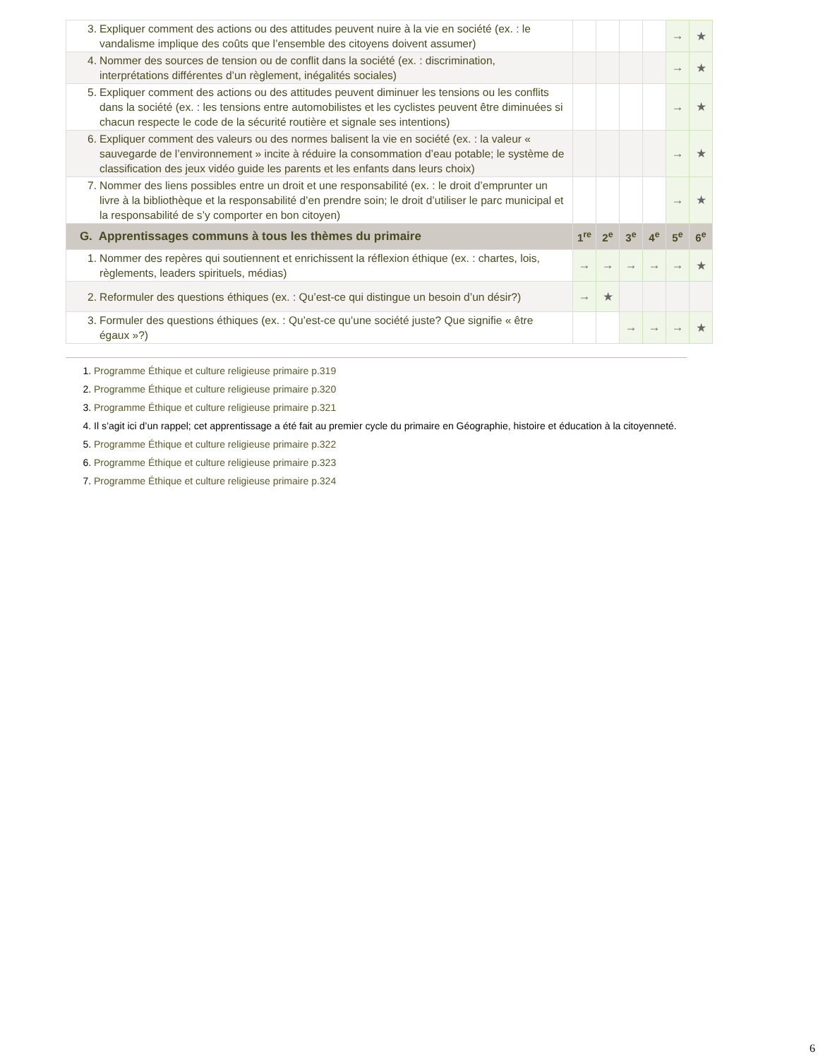| 3. Expliquer comment des actions ou des attitudes peuvent nuire à la vie en société (ex. : le vandalisme implique des coûts que l’ensemble des citoyens doivent assumer) | | | | | → | ★ |
| 4. Nommer des sources de tension ou de conflit dans la société (ex. : discrimination, interprétations différentes d’un règlement, inégalités sociales) | | | | | → | ★ |
| 5. Expliquer comment des actions ou des attitudes peuvent diminuer les tensions ou les conflits dans la société (ex. : les tensions entre automobilistes et les cyclistes peuvent être diminuées si chacun respecte le code de la sécurité routière et signale ses intentions) | | | | | → | ★ |
| 6. Expliquer comment des valeurs ou des normes balisent la vie en société (ex. : la valeur « sauvegarde de l’environnement » incite à réduire la consommation d’eau potable; le système de classification des jeux vidéo guide les parents et les enfants dans leurs choix) | | | | | → | ★ |
| 7. Nommer des liens possibles entre un droit et une responsabilité (ex. : le droit d’emprunter un livre à la bibliothèque et la responsabilité d’en prendre soin; le droit d’utiliser le parc municipal et la responsabilité de s’y comporter en bon citoyen) | | | | | → | ★ |
| G. Apprentissages communs à tous les thèmes du primaire | 1<sup>re</sup> | 2<sup>e</sup> | 3<sup>e</sup> | 4<sup>e</sup> | 5<sup>e</sup> | 6<sup>e</sup> |
| 1. Nommer des repères qui soutiennent et enrichissent la réflexion éthique (ex. : chartes, lois, règlements, leaders spirituels, médias) | → | → | → | → | → | ★ |
| 2. Reformuler des questions éthiques (ex. : Qu’est-ce qui distingue un besoin d’un désir?) | → | ★ | | | | |
| 3. Formuler des questions éthiques (ex. : Qu’est-ce qu’une société juste? Que signifie « être égaux »?) | | | → | → | → | ★ |
1. Programme Éthique et culture religieuse primaire p.319
2. Programme Éthique et culture religieuse primaire p.320
3. Programme Éthique et culture religieuse primaire p.321
4. Il s’agit ici d’un rappel; cet apprentissage a été fait au premier cycle du primaire en Géographie, histoire et éducation à la citoyenneté.
5. Programme Éthique et culture religieuse primaire p.322
6. Programme Éthique et culture religieuse primaire p.323
7. Programme Éthique et culture religieuse primaire p.324
6